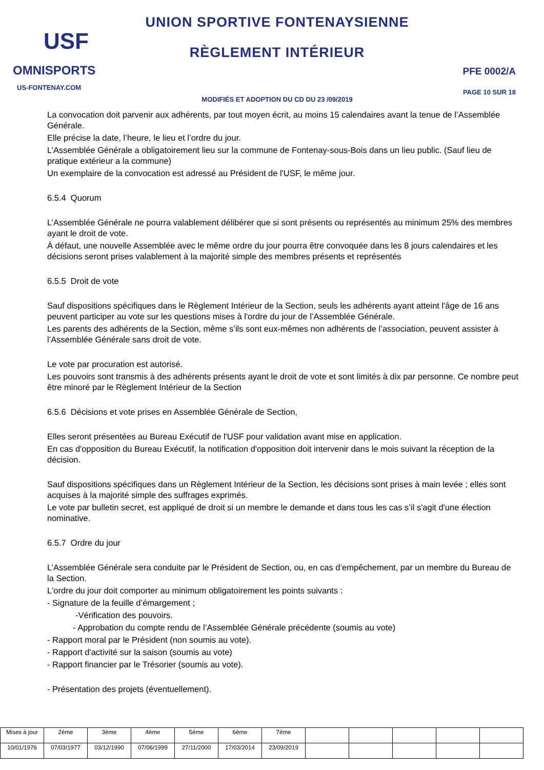USF
OMNISPORTS
US-FONTENAY.COM
UNION SPORTIVE FONTENAYSIENNE
RÈGLEMENT INTÉRIEUR
MODIFIÉS ET ADOPTION DU CD DU 23 /09/2019
PFE 0002/A
PAGE 10 SUR 18
La convocation doit parvenir aux adhérents, par tout moyen écrit, au moins 15 calendaires avant la tenue de l’Assemblée Générale.
Elle précise la date, l’heure, le lieu et l’ordre du jour.
L’Assemblée Générale a obligatoirement lieu sur la commune de Fontenay-sous-Bois dans un lieu public. (Sauf lieu de pratique extérieur a la commune)
Un exemplaire de la convocation est adressé au Président de l'USF, le même jour.
6.5.4 Quorum
L’Assemblée Générale ne pourra valablement délibérer que si sont présents ou représentés au minimum 25% des membres ayant le droit de vote.
À défaut, une nouvelle Assemblée avec le même ordre du jour pourra être convoquée dans les 8 jours calendaires et les décisions seront prises valablement à la majorité simple des membres présents et représentés
6.5.5 Droit de vote
Sauf dispositions spécifiques dans le Règlement Intérieur de la Section, seuls les adhérents ayant atteint l'âge de 16 ans peuvent participer au vote sur les questions mises à l'ordre du jour de l’Assemblée Générale.
Les parents des adhérents de la Section, même s’ils sont eux-mêmes non adhérents de l’association, peuvent assister à l’Assemblée Générale sans droit de vote.
Le vote par procuration est autorisé.
Les pouvoirs sont transmis à des adhérents présents ayant le droit de vote et sont limités à dix par personne. Ce nombre peut être minoré par le Règlement Intérieur de la Section
6.5.6 Décisions et vote prises en Assemblée Générale de Section,
Elles seront présentées au Bureau Exécutif de l'USF pour validation avant mise en application.
En cas d'opposition du Bureau Exécutif, la notification d'opposition doit intervenir dans le mois suivant la réception de la décision.
Sauf dispositions spécifiques dans un Règlement Intérieur de la Section, les décisions sont prises à main levée ; elles sont acquises à la majorité simple des suffrages exprimés.
Le vote par bulletin secret, est appliqué de droit si un membre le demande et dans tous les cas s’il s'agit d'une élection nominative.
6.5.7 Ordre du jour
L’Assemblée Générale sera conduite par le Président de Section, ou, en cas d’empêchement, par un membre du Bureau de la Section.
L'ordre du jour doit comporter au minimum obligatoirement les points suivants :
- Signature de la feuille d’émargement ;
-Vérification des pouvoirs.
- Approbation du compte rendu de l’Assemblée Générale précédente (soumis au vote)
- Rapport moral par le Président (non soumis au vote).
- Rapport d'activité sur la saison (soumis au vote)
- Rapport financier par le Trésorier (soumis au vote).
- Présentation des projets (éventuellement).
| Mises à jour | 2éme | 3ème | 4ème | 5éme | 6ème | 7éme | | | | | |
| 10/01/1976 | 07/03/1977 | 03/12/1990 | 07/06/1999 | 27/11/2000 | 17/03/2014 | 23/09/2019 | | | | | |